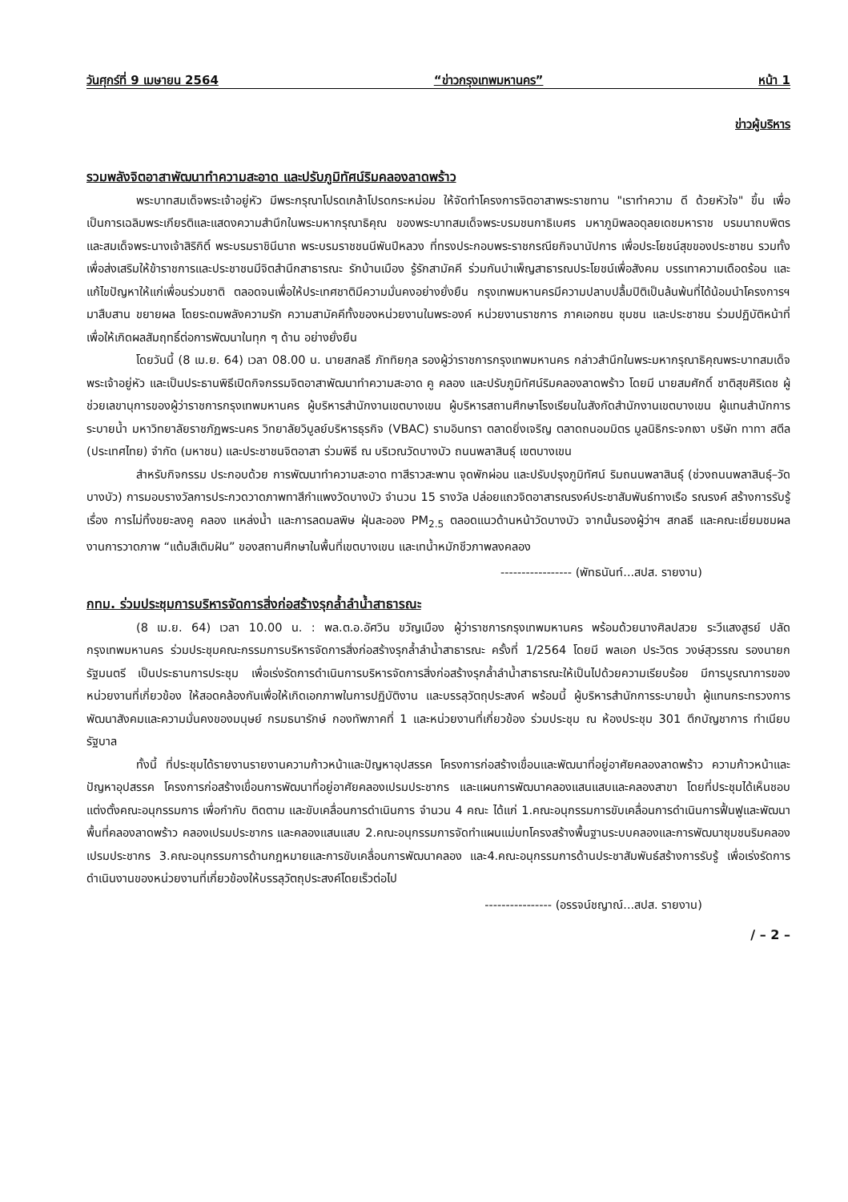วันศุกร์ที่ 9 เมษายน 2564 “ข่าวกรุงเทพมหานคร” หน้า 1
ข่าวผู้บริหาร
รวมพลังจิตอาสาพัฒนาทำความสะอาด และปรับภูมิทัศน์ริมคลองลาดพร้าว
พระบาทสมเด็จพระเจ้าอยู่หัว มีพระกรุณาโปรดเกล้าโปรดกระหม่อม ให้จัดทำโครงการจิตอาสาพระราชทาน "เราทำความ ดี ด้วยหัวใจ" ขึ้น เพื่อเป็นการเฉลิมพระเกียรติและแสดงความสำนึกในพระมหากรุณาธิคุณ ของพระบาทสมเด็จพระบรมชนกาธิเบศร มหาภูมิพลอดุลยเดชมหาราช บรมนาถบพิตร และสมเด็จพระนางเจ้าสิริกิติ์ พระบรมราชินีนาถ พระบรมราชชนนีพันปีหลวง ที่ทรงประกอบพระราชกรณียกิจนานัปการ เพื่อประโยชน์สุขของประชาชน รวมทั้งเพื่อส่งเสริมให้ข้าราชการและประชาชนมีจิตสำนึกสาธารณะ รักบ้านเมือง รู้รักสามัคคี ร่วมกันบำเพ็ญสาธารณประโยชน์เพื่อสังคม บรรเทาความเดือดร้อน และแก้ไขปัญหาให้แก่เพื่อนร่วมชาติ ตลอดจนเพื่อให้ประเทศชาติมีความมั่นคงอย่างยั่งยืน กรุงเทพมหานครมีความปลาบปลื้มปิติเป็นล้นพ้นที่ได้น้อมนำโครงการฯ มาสืบสาน ขยายผล โดยระดมพลังความรัก ความสามัคคีทั้งของหน่วยงานในพระองค์ หน่วยงานราชการ ภาคเอกชน ชุมชน และประชาชน ร่วมปฏิบัติหน้าที่ เพื่อให้เกิดผลสัมฤทธิ์ต่อการพัฒนาในทุก ๆ ด้าน อย่างยั่งยืน
โดยวันนี้ (8 เม.ย. 64) เวลา 08.00 น. นายสกลธี ภัททิยกุล รองผู้ว่าราชการกรุงเทพมหานคร กล่าวสำนึกในพระมหากรุณาธิคุณพระบาทสมเด็จพระเจ้าอยู่หัว และเป็นประธานพิธีเปิดกิจกรรมจิตอาสาพัฒนาทำความสะอาด คู คลอง และปรับภูมิทัศน์ริมคลองลาดพร้าว โดยมี นายสมศักดิ์ ชาติสุขศิริเดช ผู้ช่วยเลขานุการของผู้ว่าราชการกรุงเทพมหานคร ผู้บริหารสำนักงานเขตบางเขน ผู้บริหารสถานศึกษาโรงเรียนในสังกัดสำนักงานเขตบางเขน ผู้แทนสำนักการระบายน้ำ มหาวิทยาลัยราชภัฏพระนคร วิทยาลัยวิบูลย์บริหารธุรกิจ (VBAC) รามอินทรา ตลาดยิ่งเจริญ ตลาดถนอมมิตร มูลนิธิกระจกเงา บริษัท ทาทา สตีล (ประเทศไทย) จำกัด (มหาชน) และประชาชนจิตอาสา ร่วมพิธี ณ บริเวณวัดบางบัว ถนนพลาสินธุ์ เขตบางเขน
สำหรับกิจกรรม ประกอบด้วย การพัฒนาทำความสะอาด ทาสีราวสะพาน จุดพักผ่อน และปรับปรุงภูมิทัศน์ ริมถนนพลาสินธุ์ (ช่วงถนนพลาสินธุ์–วัดบางบัว) การมอบรางวัลการประกวดวาดภาพทาสีกำแพงวัดบางบัว จำนวน 15 รางวัล ปล่อยแถวจิตอาสารณรงค์ประชาสัมพันธ์ทางเรือ รณรงค์ สร้างการรับรู้ เรื่อง การไม่ทิ้งขยะลงคู คลอง แหล่งน้ำ และการลดมลพิษ ฝุ่นละออง PM<sub>2.5</sub> ตลอดแนวด้านหน้าวัดบางบัว จากนั้นรองผู้ว่าฯ สกลธี และคณะเยี่ยมชมผลงานการวาดภาพ “แต้มสีเติมฝัน” ของสถานศึกษาในพื้นที่เขตบางเขน และเทน้ำหมักชีวภาพลงคลอง
----------------- (พัทธนันท์...สปส. รายงาน)
กทม. ร่วมประชุมการบริหารจัดการสิ่งก่อสร้างรุกล้ำลำน้ำสาธารณะ
(8 เม.ย. 64) เวลา 10.00 น. : พล.ต.อ.อัศวิน ขวัญเมือง ผู้ว่าราชการกรุงเทพมหานคร พร้อมด้วยนางศิลปสวย ระวีแสงสูรย์ ปลัดกรุงเทพมหานคร ร่วมประชุมคณะกรรมการบริหารจัดการสิ่งก่อสร้างรุกล้ำลำน้ำสาธารณะ ครั้งที่ 1/2564 โดยมี พลเอก ประวิตร วงษ์สุวรรณ รองนายกรัฐมนตรี เป็นประธานการประชุม เพื่อเร่งรัดการดำเนินการบริหารจัดการสิ่งก่อสร้างรุกล้ำลำน้ำสาธารณะให้เป็นไปด้วยความเรียบร้อย มีการบูรณาการของหน่วยงานที่เกี่ยวข้อง ให้สอดคล้องกันเพื่อให้เกิดเอกภาพในการปฏิบัติงาน และบรรลุวัตถุประสงค์ พร้อมนี้ ผู้บริหารสำนักการระบายน้ำ ผู้แทนกระทรวงการพัฒนาสังคมและความมั่นคงของมนุษย์ กรมธนารักษ์ กองทัพภาคที่ 1 และหน่วยงานที่เกี่ยวข้อง ร่วมประชุม ณ ห้องประชุม 301 ตึกบัญชาการ ทำเนียบรัฐบาล
ทั้งนี้ ที่ประชุมได้รายงานรายงานความก้าวหน้าและปัญหาอุปสรรค โครงการก่อสร้างเขื่อนและพัฒนาที่อยู่อาศัยคลองลาดพร้าว ความก้าวหน้าและปัญหาอุปสรรค โครงการก่อสร้างเขื่อนการพัฒนาที่อยู่อาศัยคลองเปรมประชากร และแผนการพัฒนาคลองแสนแสบและคลองสาขา โดยที่ประชุมได้เห็นชอบแต่งตั้งคณะอนุกรรมการ เพื่อกำกับ ติดตาม และขับเคลื่อนการดำเนินการ จำนวน 4 คณะ ได้แก่ 1.คณะอนุกรรมการขับเคลื่อนการดำเนินการฟื้นฟูและพัฒนาพื้นที่คลองลาดพร้าว คลองเปรมประชากร และคลองแสนแสบ 2.คณะอนุกรรมการจัดทำแผนแม่บทโครงสร้างพื้นฐานระบบคลองและการพัฒนาชุมชนริมคลองเปรมประชากร 3.คณะอนุกรรมการด้านกฎหมายและการขับเคลื่อนการพัฒนาคลอง และ4.คณะอนุกรรมการด้านประชาสัมพันธ์สร้างการรับรู้ เพื่อเร่งรัดการดำเนินงานของหน่วยงานที่เกี่ยวข้องให้บรรลุวัตถุประสงค์โดยเร็วต่อไป
---------------- (อรรจน์ชญาณ์...สปส. รายงาน)
/ – 2 –